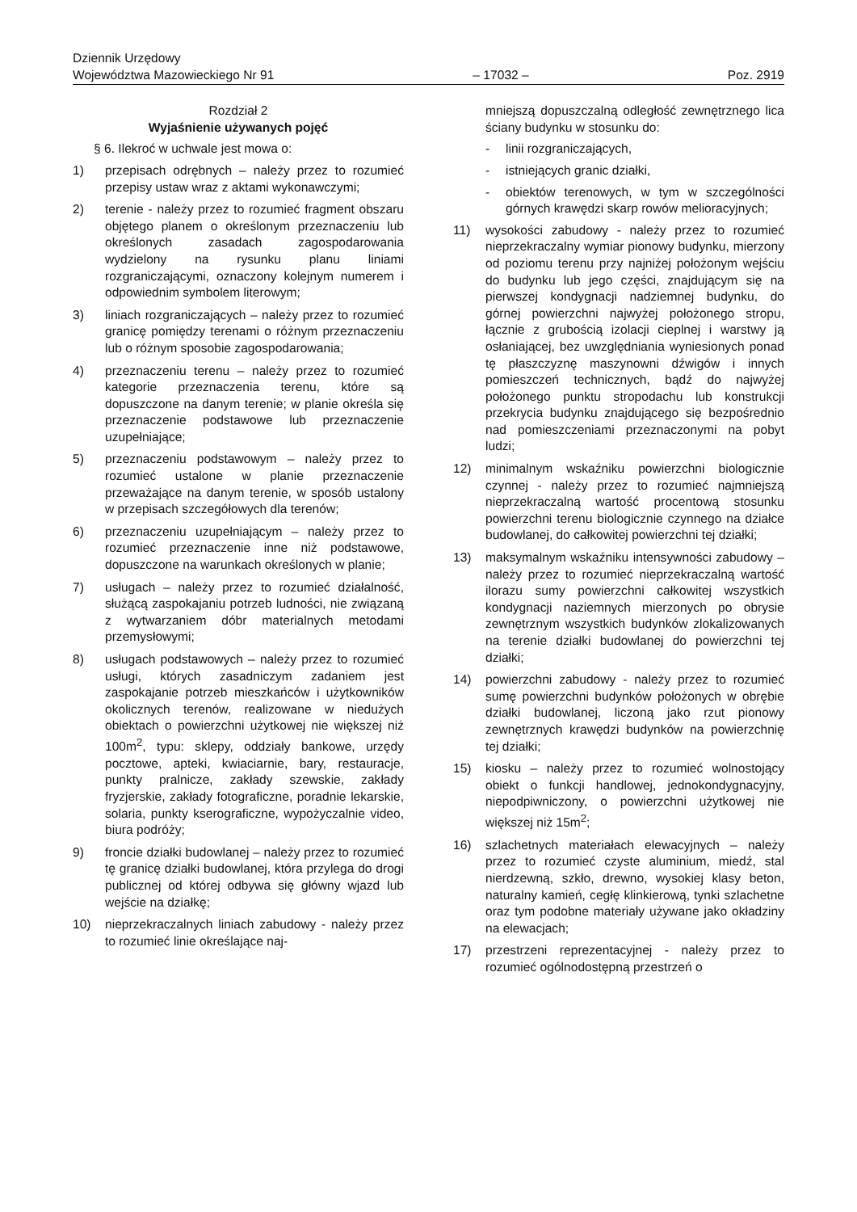Dziennik Urzędowy
Województwa Mazowieckiego Nr 91
– 17032 –
Poz. 2919
Rozdział 2
Wyjaśnienie używanych pojęć
§ 6. Ilekroć w uchwale jest mowa o:
1) przepisach odrębnych – należy przez to rozumieć przepisy ustaw wraz z aktami wykonawczymi;
2) terenie - należy przez to rozumieć fragment obszaru objętego planem o określonym przeznaczeniu lub określonych zasadach zagospodarowania wydzielony na rysunku planu liniami rozgraniczającymi, oznaczony kolejnym numerem i odpowiednim symbolem literowym;
3) liniach rozgraniczających – należy przez to rozumieć granicę pomiędzy terenami o różnym przeznaczeniu lub o różnym sposobie zagospodarowania;
4) przeznaczeniu terenu – należy przez to rozumieć kategorie przeznaczenia terenu, które są dopuszczone na danym terenie; w planie określa się przeznaczenie podstawowe lub przeznaczenie uzupełniające;
5) przeznaczeniu podstawowym – należy przez to rozumieć ustalone w planie przeznaczenie przeważające na danym terenie, w sposób ustalony w przepisach szczegółowych dla terenów;
6) przeznaczeniu uzupełniającym – należy przez to rozumieć przeznaczenie inne niż podstawowe, dopuszczone na warunkach określonych w planie;
7) usługach – należy przez to rozumieć działalność, służącą zaspokajaniu potrzeb ludności, nie związaną z wytwarzaniem dóbr materialnych metodami przemysłowymi;
8) usługach podstawowych – należy przez to rozumieć usługi, których zasadniczym zadaniem jest zaspokajanie potrzeb mieszkańców i użytkowników okolicznych terenów, realizowane w niedużych obiektach o powierzchni użytkowej nie większej niż 100m<sup>2</sup>, typu: sklepy, oddziały bankowe, urzędy pocztowe, apteki, kwiaciarnie, bary, restauracje, punkty pralnicze, zakłady szewskie, zakłady fryzjerskie, zakłady fotograficzne, poradnie lekarskie, solaria, punkty kserograficzne, wypożyczalnie video, biura podróży;
9) froncie działki budowlanej – należy przez to rozumieć tę granicę działki budowlanej, która przylega do drogi publicznej od której odbywa się główny wjazd lub wejście na działkę;
10) nieprzekraczalnych liniach zabudowy - należy przez to rozumieć linie określające naj-
mniejszą dopuszczalną odległość zewnętrznego lica ściany budynku w stosunku do:
- linii rozgraniczających,
- istniejących granic działki,
- obiektów terenowych, w tym w szczególności górnych krawędzi skarp rowów melioracyjnych;
11) wysokości zabudowy - należy przez to rozumieć nieprzekraczalny wymiar pionowy budynku, mierzony od poziomu terenu przy najniżej położonym wejściu do budynku lub jego części, znajdującym się na pierwszej kondygnacji nadziemnej budynku, do górnej powierzchni najwyżej położonego stropu, łącznie z grubością izolacji cieplnej i warstwy ją osłaniającej, bez uwzględniania wyniesionych ponad tę płaszczyznę maszynowni dźwigów i innych pomieszczeń technicznych, bądź do najwyżej położonego punktu stropodachu lub konstrukcji przekrycia budynku znajdującego się bezpośrednio nad pomieszczeniami przeznaczonymi na pobyt ludzi;
12) minimalnym wskaźniku powierzchni biologicznie czynnej - należy przez to rozumieć najmniejszą nieprzekraczalną wartość procentową stosunku powierzchni terenu biologicznie czynnego na działce budowlanej, do całkowitej powierzchni tej działki;
13) maksymalnym wskaźniku intensywności zabudowy – należy przez to rozumieć nieprzekraczalną wartość ilorazu sumy powierzchni całkowitej wszystkich kondygnacji naziemnych mierzonych po obrysie zewnętrznym wszystkich budynków zlokalizowanych na terenie działki budowlanej do powierzchni tej działki;
14) powierzchni zabudowy - należy przez to rozumieć sumę powierzchni budynków położonych w obrębie działki budowlanej, liczoną jako rzut pionowy zewnętrznych krawędzi budynków na powierzchnię tej działki;
15) kiosku – należy przez to rozumieć wolnostojący obiekt o funkcji handlowej, jednokondygnacyjny, niepodpiwniczony, o powierzchni użytkowej nie większej niż 15m<sup>2</sup>;
16) szlachetnych materiałach elewacyjnych – należy przez to rozumieć czyste aluminium, miedź, stal nierdzewną, szkło, drewno, wysokiej klasy beton, naturalny kamień, cegłę klinkierową, tynki szlachetne oraz tym podobne materiały używane jako okładziny na elewacjach;
17) przestrzeni reprezentacyjnej - należy przez to rozumieć ogólnodostępną przestrzeń o